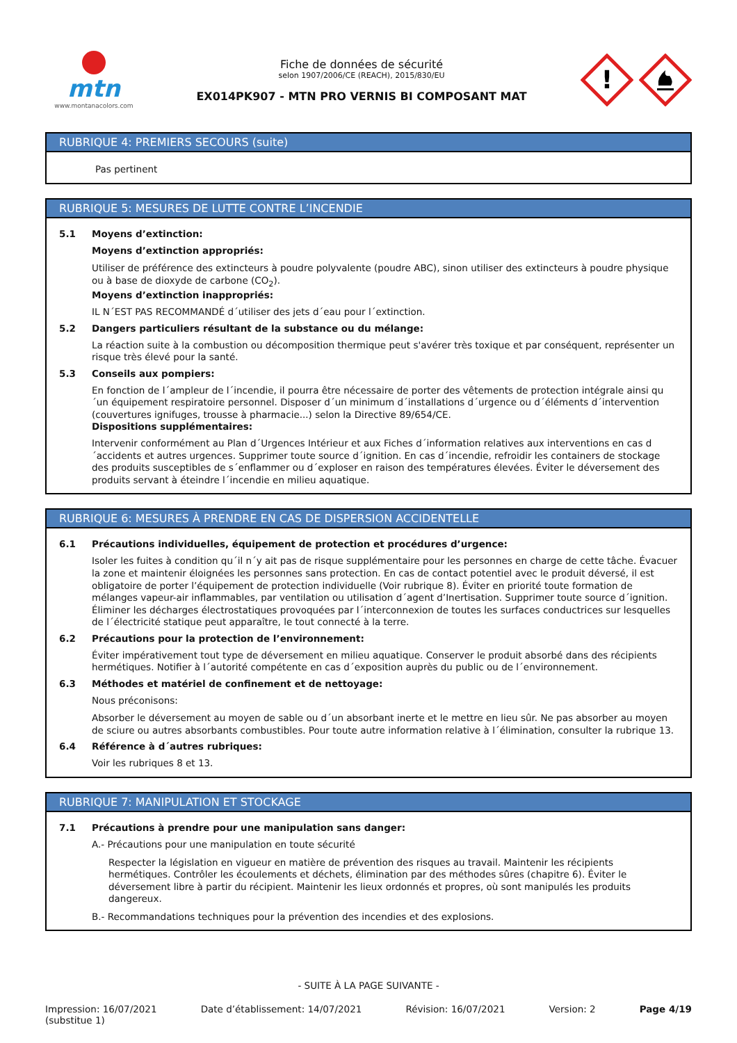mtn
www.montanacolors.com
Fiche de données de sécurité
selon 1907/2006/CE (REACH), 2015/830/EU
EX014PK907 - MTN PRO VERNIS BI COMPOSANT MAT
!
RUBRIQUE 4: PREMIERS SECOURS (suite)
Pas pertinent
RUBRIQUE 5: MESURES DE LUTTE CONTRE L’INCENDIE
5.1 Moyens d’extinction:
Moyens d’extinction appropriés:
Utiliser de préférence des extincteurs à poudre polyvalente (poudre ABC), sinon utiliser des extincteurs à poudre physique ou à base de dioxyde de carbone (CO<sub>2</sub>).
Moyens d’extinction inappropriés:
IL N´EST PAS RECOMMANDÉ d´utiliser des jets d´eau pour l´extinction.
5.2 Dangers particuliers résultant de la substance ou du mélange:
La réaction suite à la combustion ou décomposition thermique peut s'avérer très toxique et par conséquent, représenter un risque très élevé pour la santé.
5.3 Conseils aux pompiers:
En fonction de l´ampleur de l´incendie, il pourra être nécessaire de porter des vêtements de protection intégrale ainsi qu´un équipement respiratoire personnel. Disposer d´un minimum d´installations d´urgence ou d´éléments d´intervention (couvertures ignifuges, trousse à pharmacie...) selon la Directive 89/654/CE.
Dispositions supplémentaires:
Intervenir conformément au Plan d´Urgences Intérieur et aux Fiches d´information relatives aux interventions en cas d´accidents et autres urgences. Supprimer toute source d´ignition. En cas d´incendie, refroidir les containers de stockage des produits susceptibles de s´enflammer ou d´exploser en raison des températures élevées. Éviter le déversement des produits servant à éteindre l´incendie en milieu aquatique.
RUBRIQUE 6: MESURES À PRENDRE EN CAS DE DISPERSION ACCIDENTELLE
6.1 Précautions individuelles, équipement de protection et procédures d’urgence:
Isoler les fuites à condition qu´il n´y ait pas de risque supplémentaire pour les personnes en charge de cette tâche. Évacuer la zone et maintenir éloignées les personnes sans protection. En cas de contact potentiel avec le produit déversé, il est obligatoire de porter l’équipement de protection individuelle (Voir rubrique 8). Éviter en priorité toute formation de mélanges vapeur-air inflammables, par ventilation ou utilisation d´agent d’Inertisation. Supprimer toute source d´ignition. Éliminer les décharges électrostatiques provoquées par l´interconnexion de toutes les surfaces conductrices sur lesquelles de l´électricité statique peut apparaître, le tout connecté à la terre.
6.2 Précautions pour la protection de l’environnement:
Éviter impérativement tout type de déversement en milieu aquatique. Conserver le produit absorbé dans des récipients hermétiques. Notifier à l´autorité compétente en cas d´exposition auprès du public ou de l´environnement.
6.3 Méthodes et matériel de confinement et de nettoyage:
Nous préconisons:
Absorber le déversement au moyen de sable ou d´un absorbant inerte et le mettre en lieu sûr. Ne pas absorber au moyen de sciure ou autres absorbants combustibles. Pour toute autre information relative à l´élimination, consulter la rubrique 13.
6.4 Référence à d´autres rubriques:
Voir les rubriques 8 et 13.
RUBRIQUE 7: MANIPULATION ET STOCKAGE
7.1 Précautions à prendre pour une manipulation sans danger:
A.- Précautions pour une manipulation en toute sécurité
Respecter la législation en vigueur en matière de prévention des risques au travail. Maintenir les récipients hermétiques. Contrôler les écoulements et déchets, élimination par des méthodes sûres (chapitre 6). Éviter le déversement libre à partir du récipient. Maintenir les lieux ordonnés et propres, où sont manipulés les produits dangereux.
B.- Recommandations techniques pour la prévention des incendies et des explosions.
- SUITE À LA PAGE SUIVANTE -
Impression: 16/07/2021
(substitue 1)
Date d’établissement: 14/07/2021
Révision: 16/07/2021 Version: 2 Page 4/19